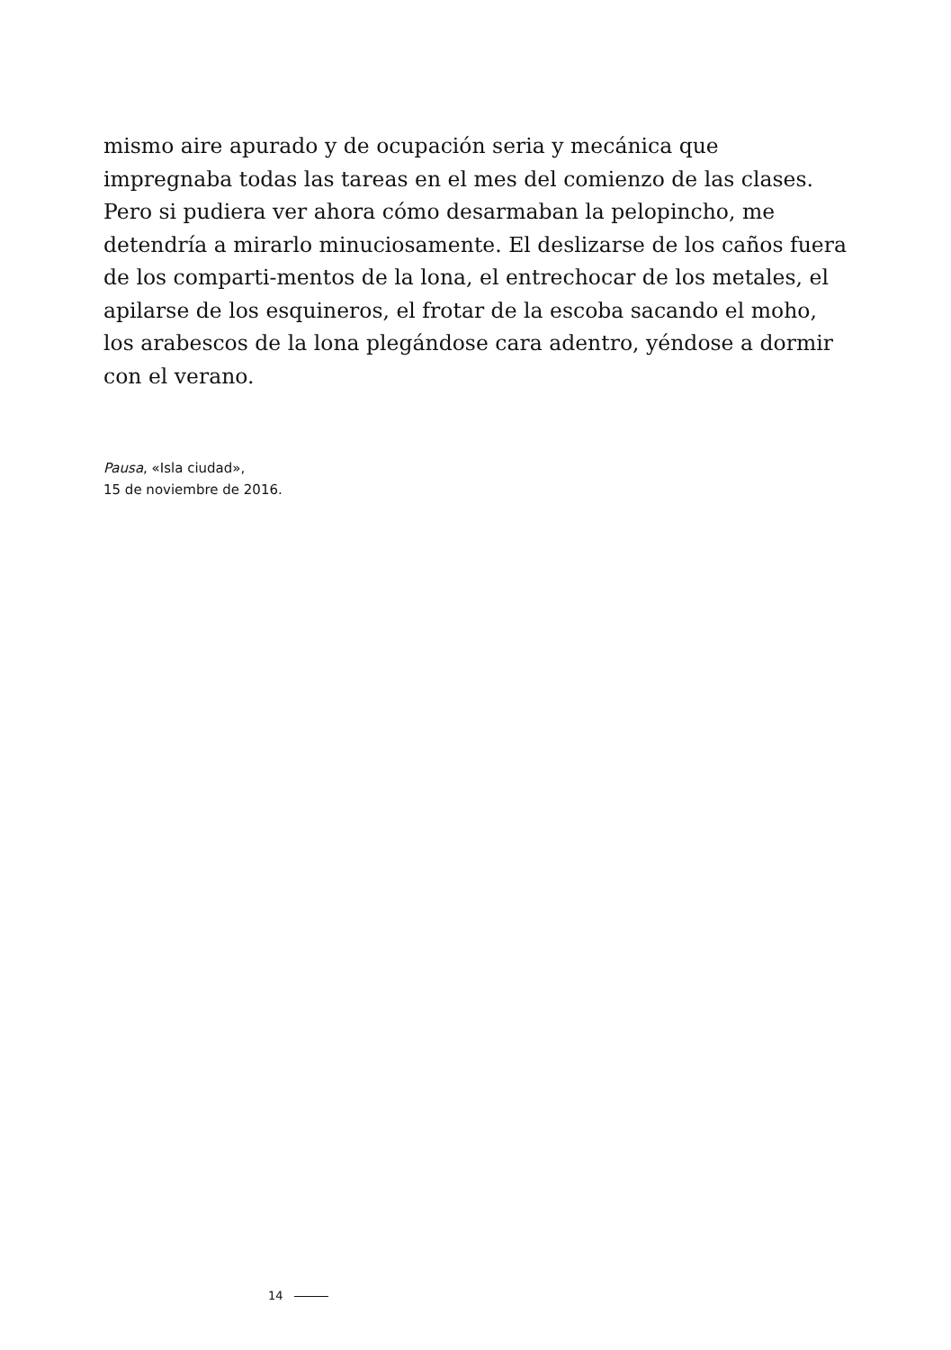mismo aire apurado y de ocupación seria y mecánica que impregnaba todas las tareas en el mes del comienzo de las clases. Pero si pudiera ver ahora cómo desarmaban la pelopincho, me detendría a mirarlo minuciosamente. El deslizarse de los caños fuera de los comparti-mentos de la lona, el entrechocar de los metales, el apilarse de los esquineros, el frotar de la escoba sacando el moho, los arabescos de la lona plegándose cara adentro, yéndose a dormir con el verano.
Pausa, «Isla ciudad»,
15 de noviembre de 2016.
14